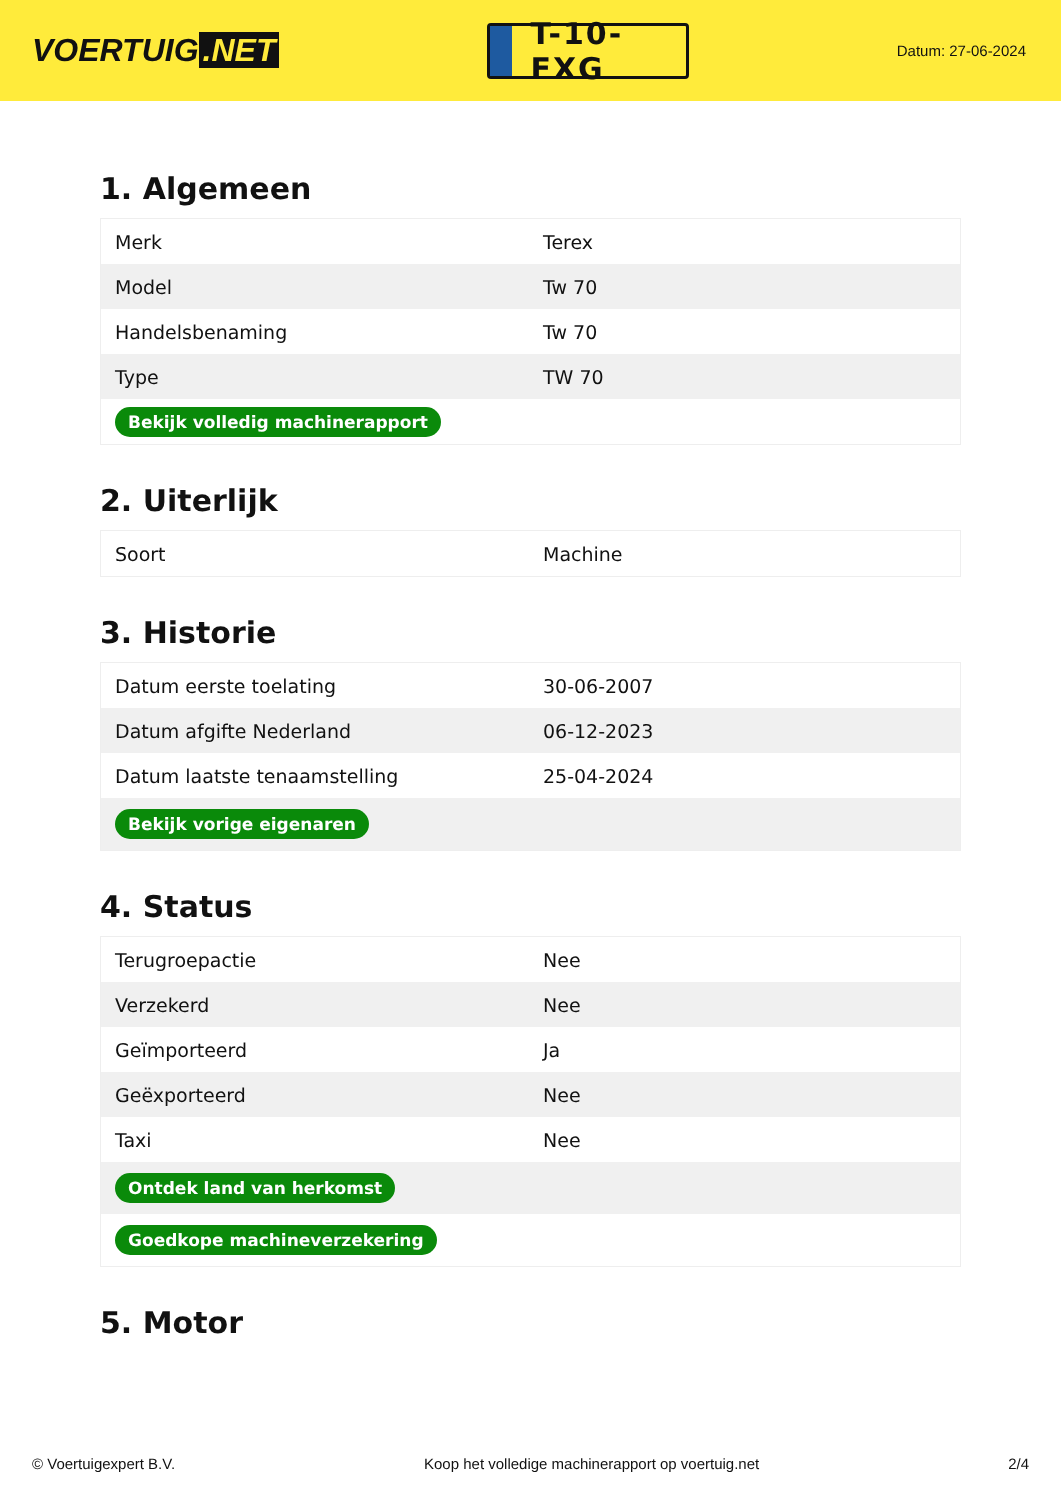VOERTUIG.NET
T-10-FXG
Datum: 27-06-2024
1. Algemeen
| Merk | Terex |
| Model | Tw 70 |
| Handelsbenaming | Tw 70 |
| Type | TW 70 |
| Bekijk volledig machinerapport | |
2. Uiterlijk
| Soort | Machine |
3. Historie
| Datum eerste toelating | 30-06-2007 |
| Datum afgifte Nederland | 06-12-2023 |
| Datum laatste tenaamstelling | 25-04-2024 |
| Bekijk vorige eigenaren | |
4. Status
| Terugroepactie | Nee |
| Verzekerd | Nee |
| Geïmporteerd | Ja |
| Geëxporteerd | Nee |
| Taxi | Nee |
| Ontdek land van herkomst | |
| Goedkope machineverzekering | |
5. Motor
© Voertuigexpert B.V. Koop het volledige machinerapport op voertuig.net 2/4